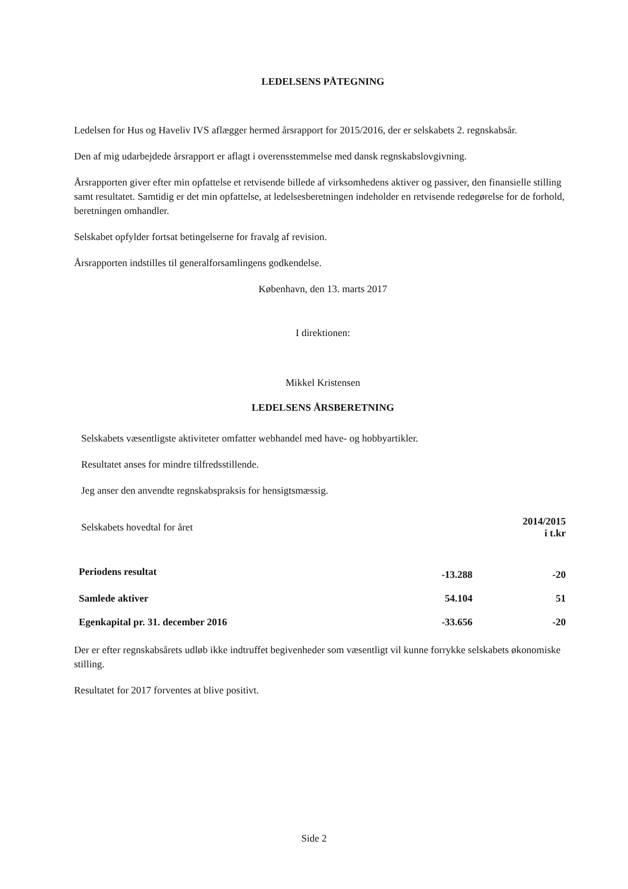LEDELSENS PÅTEGNING
Ledelsen for Hus og Haveliv IVS aflægger hermed årsrapport for 2015/2016, der er selskabets 2. regnskabsår.
Den af mig udarbejdede årsrapport er aflagt i overensstemmelse med dansk regnskabslovgivning.
Årsrapporten giver efter min opfattelse et retvisende billede af virksomhedens aktiver og passiver, den finansielle stilling samt resultatet. Samtidig er det min opfattelse, at ledelsesberetningen indeholder en retvisende redegørelse for de forhold, beretningen omhandler.
Selskabet opfylder fortsat betingelserne for fravalg af revision.
Årsrapporten indstilles til generalforsamlingens godkendelse.
København, den 13. marts 2017
I direktionen:
Mikkel Kristensen
LEDELSENS ÅRSBERETNING
Selskabets væsentligste aktiviteter omfatter webhandel med have- og hobbyartikler.
Resultatet anses for mindre tilfredsstillende.
Jeg anser den anvendte regnskabspraksis for hensigtsmæssig.
| Selskabets hovedtal for året | | 2014/2015 i t.kr |
| Periodens resultat | -13.288 | -20 |
| Samlede aktiver | 54.104 | 51 |
| Egenkapital pr. 31. december 2016 | -33.656 | -20 |
Der er efter regnskabsårets udløb ikke indtruffet begivenheder som væsentligt vil kunne forrykke selskabets økonomiske stilling.
Resultatet for 2017 forventes at blive positivt.
Side 2